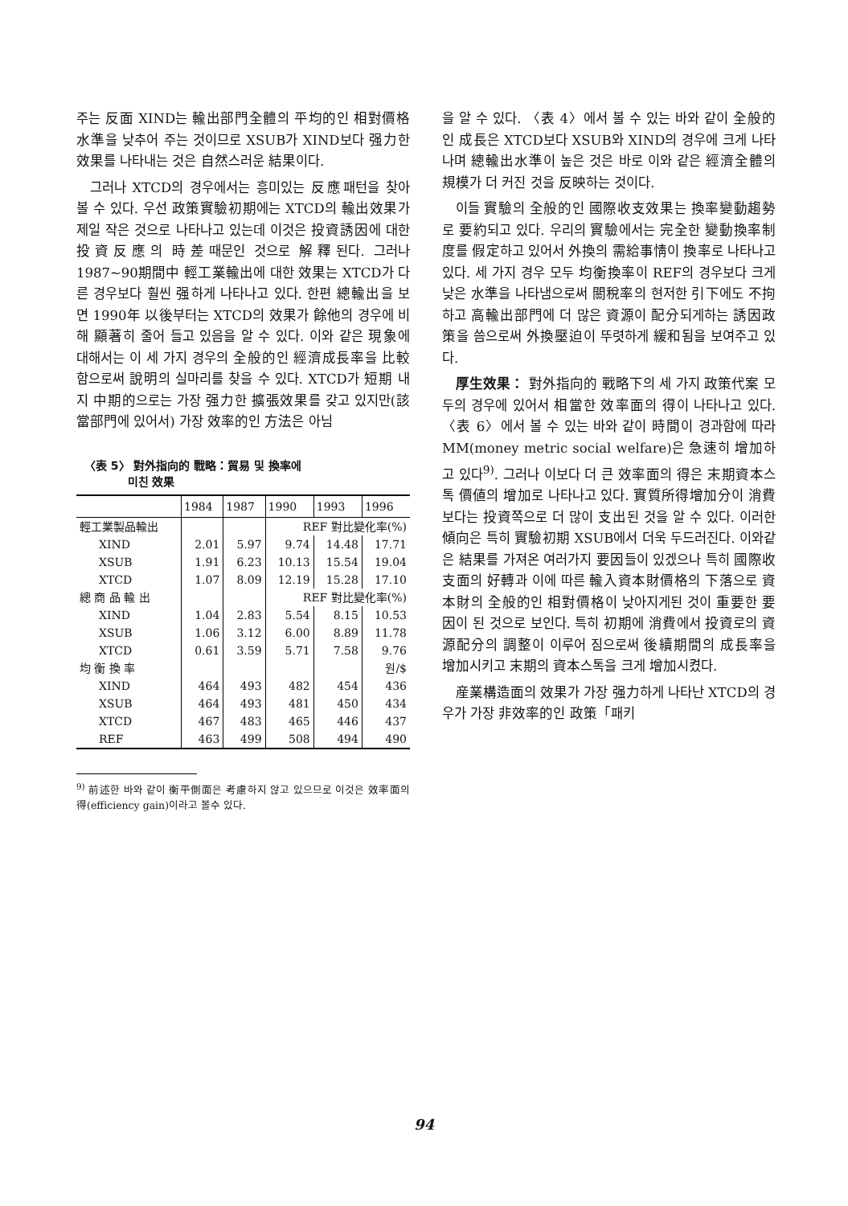주는 反面 XIND는 輸出部門全體의 平均的인 相對價格水準을 낮추어 주는 것이므로 XSUB가 XIND보다 强力한 效果를 나타내는 것은 自然스러운 結果이다.
그러나 XTCD의 경우에서는 흥미있는 反應패턴을 찾아 볼 수 있다. 우선 政策實驗初期에는 XTCD의 輸出效果가 제일 작은 것으로 나타나고 있는데 이것은 投資誘因에 대한 投資反應의 時差때문인 것으로 解釋된다. 그러나 1987∼90期間中 輕工業輸出에 대한 效果는 XTCD가 다른 경우보다 훨씬 强하게 나타나고 있다. 한편 總輸出을 보면 1990年 以後부터는 XTCD의 效果가 餘他의 경우에 비해 顯著히 줄어 들고 있음을 알 수 있다. 이와 같은 現象에 대해서는 이 세 가지 경우의 全般的인 經濟成長率을 比較함으로써 說明의 실마리를 찾을 수 있다. XTCD가 短期 내지 中期的으로는 가장 强力한 擴張效果를 갖고 있지만(該當部門에 있어서) 가장 效率的인 方法은 아님
〈表 5〉 對外指向的 戰略：貿易 및 換率에
미친 效果
| | 1984 | 1987 | 1990 | 1993 | 1996 |
| --- | --- | --- | --- | --- | --- |
| 輕工業製品輸出 | | | REF 對比變化率(%) | | |
| XIND | 2.01 | 5.97 | 9.74 | 14.48 | 17.71 |
| XSUB | 1.91 | 6.23 | 10.13 | 15.54 | 19.04 |
| XTCD | 1.07 | 8.09 | 12.19 | 15.28 | 17.10 |
| 總 商 品 輸 出 | | | REF 對比變化率(%) | | |
| XIND | 1.04 | 2.83 | 5.54 | 8.15 | 10.53 |
| XSUB | 1.06 | 3.12 | 6.00 | 8.89 | 11.78 |
| XTCD | 0.61 | 3.59 | 5.71 | 7.58 | 9.76 |
| 均 衡 換 率 | | | | | 원/$ |
| XIND | 464 | 493 | 482 | 454 | 436 |
| XSUB | 464 | 493 | 481 | 450 | 434 |
| XTCD | 467 | 483 | 465 | 446 | 437 |
| REF | 463 | 499 | 508 | 494 | 490 |
<sup>9)</sup> 前述한 바와 같이 衡平側面은 考慮하지 않고 있으므로 이것은 效率面의 得(efficiency gain)이라고 볼수 있다.
을 알 수 있다. 〈表 4〉에서 볼 수 있는 바와 같이 全般的인 成長은 XTCD보다 XSUB와 XIND의 경우에 크게 나타나며 總輸出水準이 높은 것은 바로 이와 같은 經濟全體의 規模가 더 커진 것을 反映하는 것이다.
이들 實驗의 全般的인 國際收支效果는 換率變動趨勢로 要約되고 있다. 우리의 實驗에서는 完全한 變動換率制度를 假定하고 있어서 外換의 需給事情이 換率로 나타나고 있다. 세 가지 경우 모두 均衡換率이 REF의 경우보다 크게 낮은 水準을 나타냄으로써 關稅率의 현저한 引下에도 不拘하고 高輸出部門에 더 많은 資源이 配分되게하는 誘因政策을 씀으로써 外換壓迫이 뚜렷하게 緩和됨을 보여주고 있다.
厚生效果： 對外指向的 戰略下의 세 가지 政策代案 모두의 경우에 있어서 相當한 效率面의 得이 나타나고 있다. 〈表 6〉에서 볼 수 있는 바와 같이 時間이 경과함에 따라 MM(money metric social welfare)은 急速히 增加하고 있다<sup>9)</sup>. 그러나 이보다 더 큰 效率面의 得은 末期資本스톡 價値의 增加로 나타나고 있다. 實質所得增加分이 消費보다는 投資쪽으로 더 많이 支出된 것을 알 수 있다. 이러한 傾向은 특히 實驗初期 XSUB에서 더욱 두드러진다. 이와같은 結果를 가져온 여러가지 要因들이 있겠으나 특히 國際收支面의 好轉과 이에 따른 輸入資本財價格의 下落으로 資本財의 全般的인 相對價格이 낮아지게된 것이 重要한 要因이 된 것으로 보인다. 특히 初期에 消費에서 投資로의 資源配分의 調整이 이루어 짐으로써 後續期間의 成長率을 增加시키고 末期의 資本스톡을 크게 增加시켰다.
産業構造面의 效果가 가장 强力하게 나타난 XTCD의 경우가 가장 非效率的인 政策「패키
94